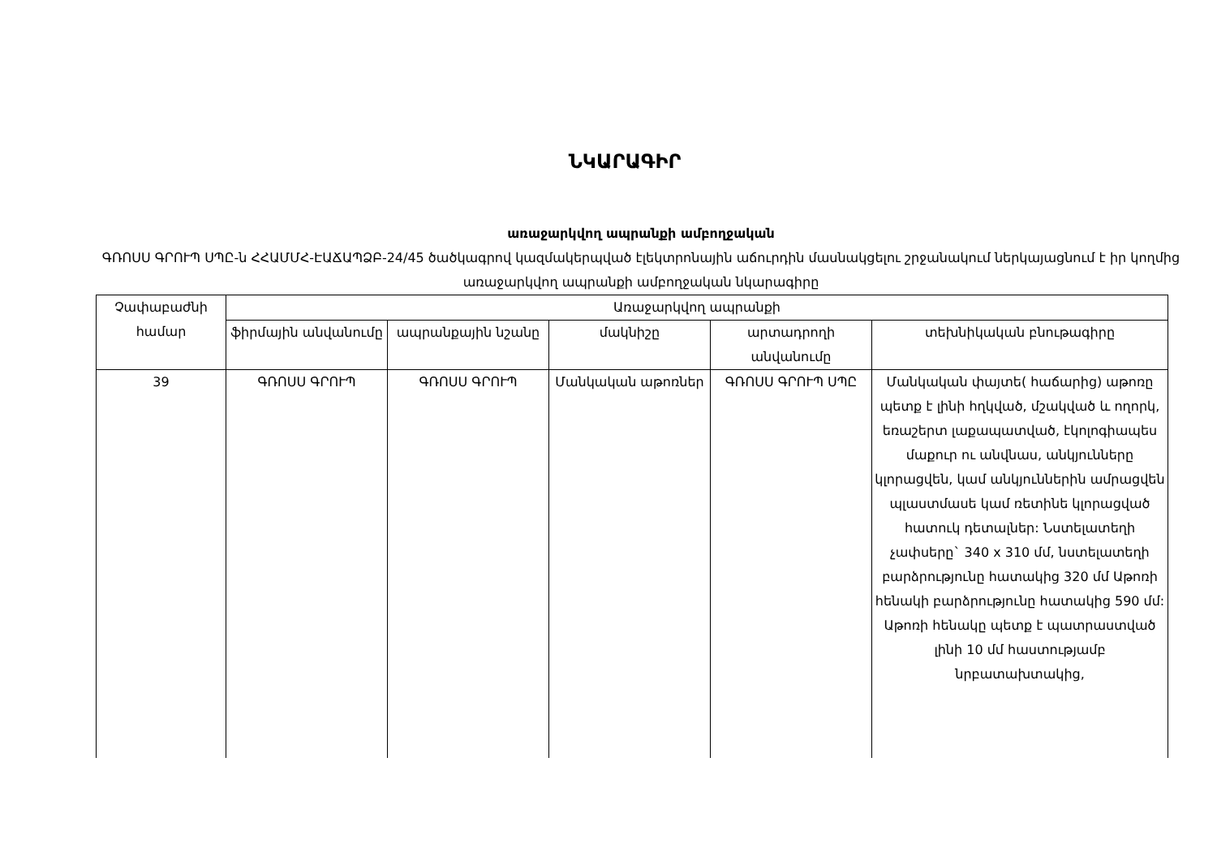ՆԿԱՐԱԳԻՐ
առաջարկվող ապրանքի ամբողջական
ԳՌՈՍՍ ԳՐՈՒՊ ՍՊԸ-ն ՀՀԱՄՄՀ-ԷԱՃԱՊՁԲ-24/45 ծածկագրով կազմակերպված էլեկտրոնային աճուրդին մասնակցելու շրջանակում ներկայացնում է իր կողմից առաջարկվող ապրանքի ամբողջական նկարագիրը
| Չափաբաժնի համար | Առաջարկվող ապրանքի | | | | |
| --- | --- | --- | --- | --- | --- |
| | ֆիրմային անվանումը | ապրանքային նշանը | մակնիշը | արտադրողի անվանումը | տեխնիկական բնութագիրը |
| 39 | ԳՌՈՍՍ ԳՐՈՒՊ | ԳՌՈՍՍ ԳՐՈՒՊ | Մանկական աթոռներ | ԳՌՈՍՍ ԳՐՈՒՊ ՍՊԸ | Մանկական փայտե( հաճարից) աթոռը պետք է լինի հղկված, մշակված և ողորկ, եռաշերտ լաքապատված, էկոլոգիապես մաքուր ու անվնաս, անկյունները կլորացվեն, կամ անկյուններին ամրացվեն պլաստմասե կամ ռետինե կլորացված հատուկ դետալներ: Նստելատեղի չափսերը` 340 x 310 մմ, նստելատեղի բարձրությունը հատակից 320 մմ Աթոռի հենակի բարձրությունը հատակից 590 մմ: Աթոռի հենակը պետք է պատրաստված լինի 10 մմ հաստությամբ նրբատախտակից, |